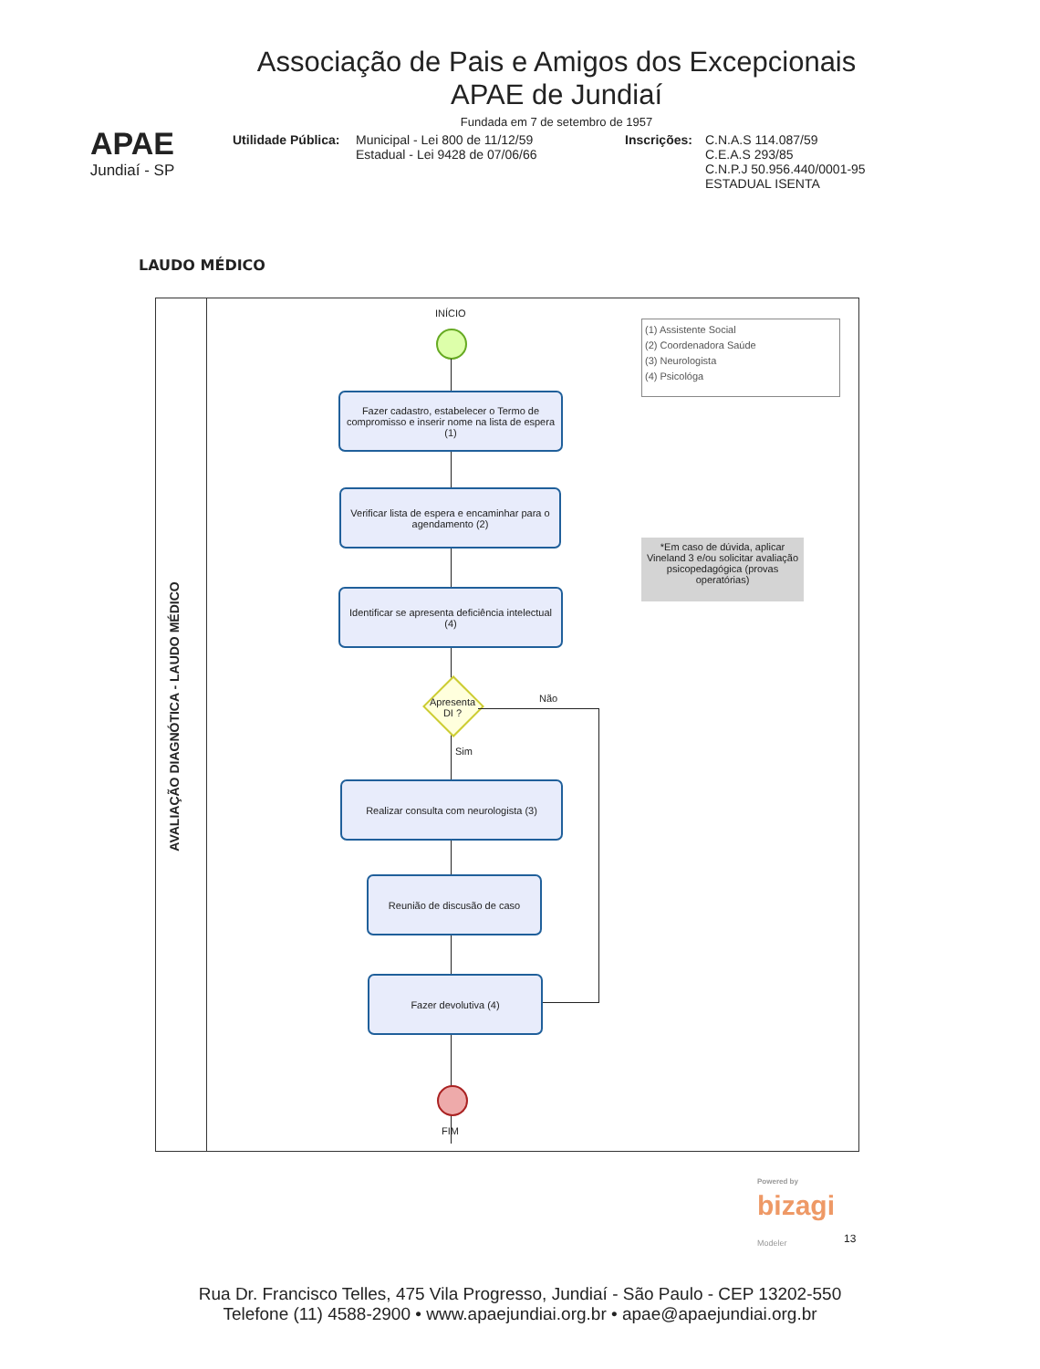APAE
Jundiaí - SP
Associação de Pais e Amigos dos Excepcionais
APAE de Jundiaí
Fundada em 7 de setembro de 1957
Utilidade Pública:
Municipal - Lei 800 de 11/12/59
Estadual - Lei 9428 de 07/06/66
Inscrições:
C.N.A.S 114.087/59
C.E.A.S 293/85
C.N.P.J 50.956.440/0001-95
ESTADUAL ISENTA
LAUDO MÉDICO
AVALIAÇÃO DIAGNÓTICA - LAUDO MÉDICO
INÍCIO
(1) Assistente Social
(2) Coordenadora Saúde
(3) Neurologista
(4) Psicológa
Fazer cadastro, estabelecer o Termo de compromisso e inserir nome na lista de espera (1)
Verificar lista de espera e encaminhar para o agendamento (2)
*Em caso de dúvida, aplicar Vineland 3 e/ou solicitar avaliação psicopedagógica (provas operatórias)
Identificar se apresenta deficiência intelectual (4)
Apresenta DI ?
Não
Sim
Realizar consulta com neurologista (3)
Reunião de discusão de caso
Fazer devolutiva (4)
FIM
Powered by
bizagi
Modeler
13
Rua Dr. Francisco Telles, 475 Vila Progresso, Jundiaí - São Paulo - CEP 13202-550
Telefone (11) 4588-2900 • www.apaejundiai.org.br • apae@apaejundiai.org.br